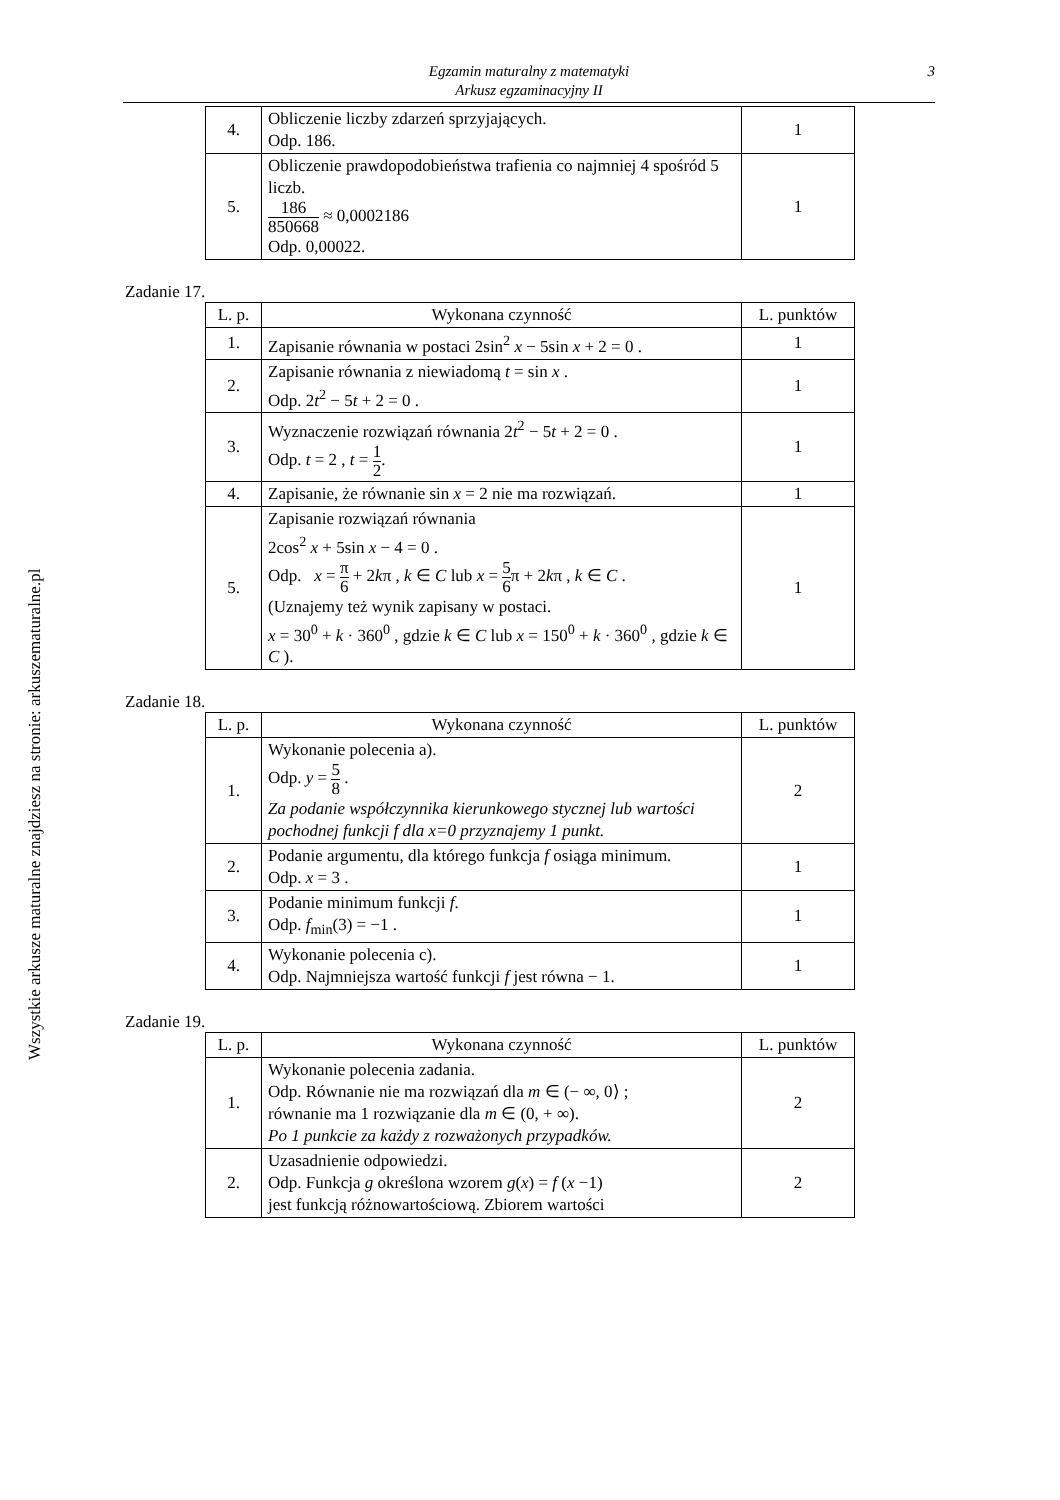Egzamin maturalny z matematyki
Arkusz egzaminacyjny II
3
Wszystkie arkusze maturalne znajdziesz na stronie: arkuszematuralne.pl
| 4. | Obliczenie liczby zdarzeń sprzyjających. Odp. 186. | 1 |
| 5. | Obliczenie prawdopodobieństwa trafienia co najmniej 4 spośród 5 liczb. 186 850668 ≈ 0,0002186 Odp. 0,00022. | 1 |
Zadanie 17.
| L. p. | Wykonana czynność | L. punktów |
| --- | --- | --- |
| 1. | Zapisanie równania w postaci 2sin<sup>2</sup> x − 5sin x + 2 = 0 . | 1 |
| 2. | Zapisanie równania z niewiadomą t = sin x . Odp. 2 t<sup>2</sup> − 5 t + 2 = 0 . | 1 |
| 3. | Wyznaczenie rozwiązań równania 2 t<sup>2</sup> − 5 t + 2 = 0 . Odp. t = 2 , t = 1 2 . | 1 |
| 4. | Zapisanie, że równanie sin x = 2 nie ma rozwiązań. | 1 |
| 5. | Zapisanie rozwiązań równania 2cos<sup>2</sup> x + 5sin x − 4 = 0 . Odp. x = π 6 + 2 k π , k ∈ C lub x = 5 6 π + 2 k π , k ∈ C . (Uznajemy też wynik zapisany w postaci. x = 30<sup>0</sup> + k · 360<sup>0</sup> , gdzie k ∈ C lub x = 150<sup>0</sup> + k · 360<sup>0</sup> , gdzie k ∈ C ). | 1 |
Zadanie 18.
| L. p. | Wykonana czynność | L. punktów |
| --- | --- | --- |
| 1. | Wykonanie polecenia a). Odp. y = 5 8 . Za podanie współczynnika kierunkowego stycznej lub wartości pochodnej funkcji f dla x=0 przyznajemy 1 punkt. | 2 |
| 2. | Podanie argumentu, dla którego funkcja f osiąga minimum. Odp. x = 3 . | 1 |
| 3. | Podanie minimum funkcji f . Odp. f<sub>min</sub>(3) = −1 . | 1 |
| 4. | Wykonanie polecenia c). Odp. Najmniejsza wartość funkcji f jest równa − 1. | 1 |
Zadanie 19.
| L. p. | Wykonana czynność | L. punktów |
| --- | --- | --- |
| 1. | Wykonanie polecenia zadania. Odp. Równanie nie ma rozwiązań dla m ∈ (− ∞, 0⟩ ; równanie ma 1 rozwiązanie dla m ∈ (0, + ∞). Po 1 punkcie za każdy z rozważonych przypadków. | 2 |
| 2. | Uzasadnienie odpowiedzi. Odp. Funkcja g określona wzorem g ( x ) = f ( x −1) jest funkcją różnowartościową. Zbiorem wartości | 2 |